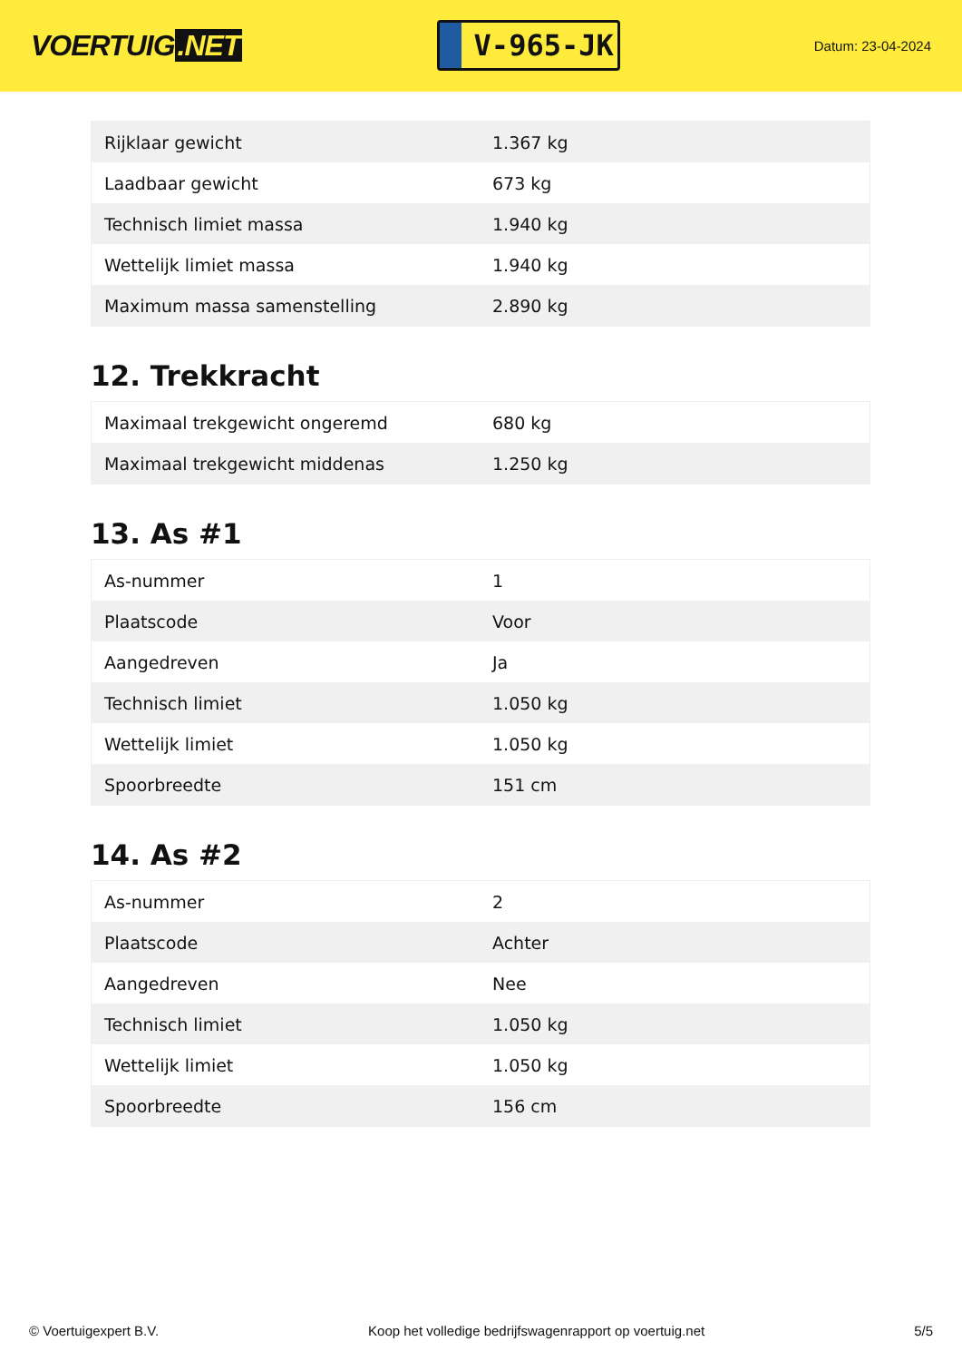VOERTUIG.NET
V-965-JK
Datum: 23-04-2024
| Rijklaar gewicht | 1.367 kg |
| Laadbaar gewicht | 673 kg |
| Technisch limiet massa | 1.940 kg |
| Wettelijk limiet massa | 1.940 kg |
| Maximum massa samenstelling | 2.890 kg |
12. Trekkracht
| Maximaal trekgewicht ongeremd | 680 kg |
| Maximaal trekgewicht middenas | 1.250 kg |
13. As #1
| As-nummer | 1 |
| Plaatscode | Voor |
| Aangedreven | Ja |
| Technisch limiet | 1.050 kg |
| Wettelijk limiet | 1.050 kg |
| Spoorbreedte | 151 cm |
14. As #2
| As-nummer | 2 |
| Plaatscode | Achter |
| Aangedreven | Nee |
| Technisch limiet | 1.050 kg |
| Wettelijk limiet | 1.050 kg |
| Spoorbreedte | 156 cm |
© Voertuigexpert B.V. Koop het volledige bedrijfswagenrapport op voertuig.net 5/5